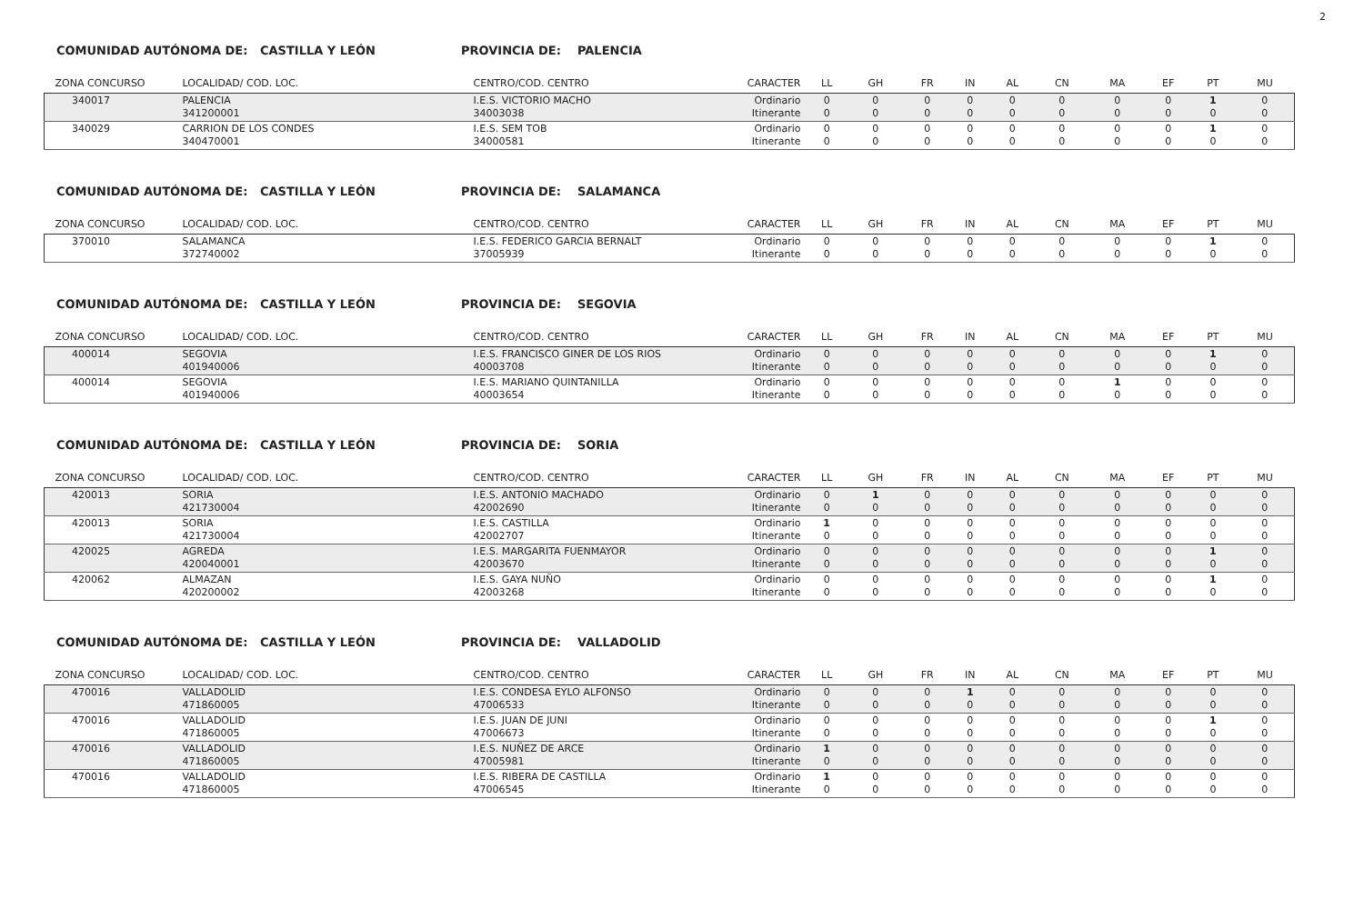2
COMUNIDAD AUTÓNOMA DE: CASTILLA Y LEÓN PROVINCIA DE: PALENCIA
| ZONA CONCURSO | LOCALIDAD/ COD. LOC. | CENTRO/COD. CENTRO | CARACTER | LL | GH | FR | IN | AL | CN | MA | EF | PT | MU |
| --- | --- | --- | --- | --- | --- | --- | --- | --- | --- | --- | --- | --- | --- |
| 340017 | PALENCIA 341200001 | I.E.S. VICTORIO MACHO 34003038 | Ordinario Itinerante | 0 0 | 0 0 | 0 0 | 0 0 | 0 0 | 0 0 | 0 0 | 0 0 | 1 0 | 0 0 |
| 340029 | CARRION DE LOS CONDES 340470001 | I.E.S. SEM TOB 34000581 | Ordinario Itinerante | 0 0 | 0 0 | 0 0 | 0 0 | 0 0 | 0 0 | 0 0 | 0 0 | 1 0 | 0 0 |
COMUNIDAD AUTÓNOMA DE: CASTILLA Y LEÓN PROVINCIA DE: SALAMANCA
| ZONA CONCURSO | LOCALIDAD/ COD. LOC. | CENTRO/COD. CENTRO | CARACTER | LL | GH | FR | IN | AL | CN | MA | EF | PT | MU |
| --- | --- | --- | --- | --- | --- | --- | --- | --- | --- | --- | --- | --- | --- |
| 370010 | SALAMANCA 372740002 | I.E.S. FEDERICO GARCIA BERNALT 37005939 | Ordinario Itinerante | 0 0 | 0 0 | 0 0 | 0 0 | 0 0 | 0 0 | 0 0 | 0 0 | 1 0 | 0 0 |
COMUNIDAD AUTÓNOMA DE: CASTILLA Y LEÓN PROVINCIA DE: SEGOVIA
| ZONA CONCURSO | LOCALIDAD/ COD. LOC. | CENTRO/COD. CENTRO | CARACTER | LL | GH | FR | IN | AL | CN | MA | EF | PT | MU |
| --- | --- | --- | --- | --- | --- | --- | --- | --- | --- | --- | --- | --- | --- |
| 400014 | SEGOVIA 401940006 | I.E.S. FRANCISCO GINER DE LOS RIOS 40003708 | Ordinario Itinerante | 0 0 | 0 0 | 0 0 | 0 0 | 0 0 | 0 0 | 0 0 | 0 0 | 1 0 | 0 0 |
| 400014 | SEGOVIA 401940006 | I.E.S. MARIANO QUINTANILLA 40003654 | Ordinario Itinerante | 0 0 | 0 0 | 0 0 | 0 0 | 0 0 | 0 0 | 1 0 | 0 0 | 0 0 | 0 0 |
COMUNIDAD AUTÓNOMA DE: CASTILLA Y LEÓN PROVINCIA DE: SORIA
| ZONA CONCURSO | LOCALIDAD/ COD. LOC. | CENTRO/COD. CENTRO | CARACTER | LL | GH | FR | IN | AL | CN | MA | EF | PT | MU |
| --- | --- | --- | --- | --- | --- | --- | --- | --- | --- | --- | --- | --- | --- |
| 420013 | SORIA 421730004 | I.E.S. ANTONIO MACHADO 42002690 | Ordinario Itinerante | 0 0 | 1 0 | 0 0 | 0 0 | 0 0 | 0 0 | 0 0 | 0 0 | 0 0 | 0 0 |
| 420013 | SORIA 421730004 | I.E.S. CASTILLA 42002707 | Ordinario Itinerante | 1 0 | 0 0 | 0 0 | 0 0 | 0 0 | 0 0 | 0 0 | 0 0 | 0 0 | 0 0 |
| 420025 | AGREDA 420040001 | I.E.S. MARGARITA FUENMAYOR 42003670 | Ordinario Itinerante | 0 0 | 0 0 | 0 0 | 0 0 | 0 0 | 0 0 | 0 0 | 0 0 | 1 0 | 0 0 |
| 420062 | ALMAZAN 420200002 | I.E.S. GAYA NUÑO 42003268 | Ordinario Itinerante | 0 0 | 0 0 | 0 0 | 0 0 | 0 0 | 0 0 | 0 0 | 0 0 | 1 0 | 0 0 |
COMUNIDAD AUTÓNOMA DE: CASTILLA Y LEÓN PROVINCIA DE: VALLADOLID
| ZONA CONCURSO | LOCALIDAD/ COD. LOC. | CENTRO/COD. CENTRO | CARACTER | LL | GH | FR | IN | AL | CN | MA | EF | PT | MU |
| --- | --- | --- | --- | --- | --- | --- | --- | --- | --- | --- | --- | --- | --- |
| 470016 | VALLADOLID 471860005 | I.E.S. CONDESA EYLO ALFONSO 47006533 | Ordinario Itinerante | 0 0 | 0 0 | 0 0 | 1 0 | 0 0 | 0 0 | 0 0 | 0 0 | 0 0 | 0 0 |
| 470016 | VALLADOLID 471860005 | I.E.S. JUAN DE JUNI 47006673 | Ordinario Itinerante | 0 0 | 0 0 | 0 0 | 0 0 | 0 0 | 0 0 | 0 0 | 0 0 | 1 0 | 0 0 |
| 470016 | VALLADOLID 471860005 | I.E.S. NUÑEZ DE ARCE 47005981 | Ordinario Itinerante | 1 0 | 0 0 | 0 0 | 0 0 | 0 0 | 0 0 | 0 0 | 0 0 | 0 0 | 0 0 |
| 470016 | VALLADOLID 471860005 | I.E.S. RIBERA DE CASTILLA 47006545 | Ordinario Itinerante | 1 0 | 0 0 | 0 0 | 0 0 | 0 0 | 0 0 | 0 0 | 0 0 | 0 0 | 0 0 |